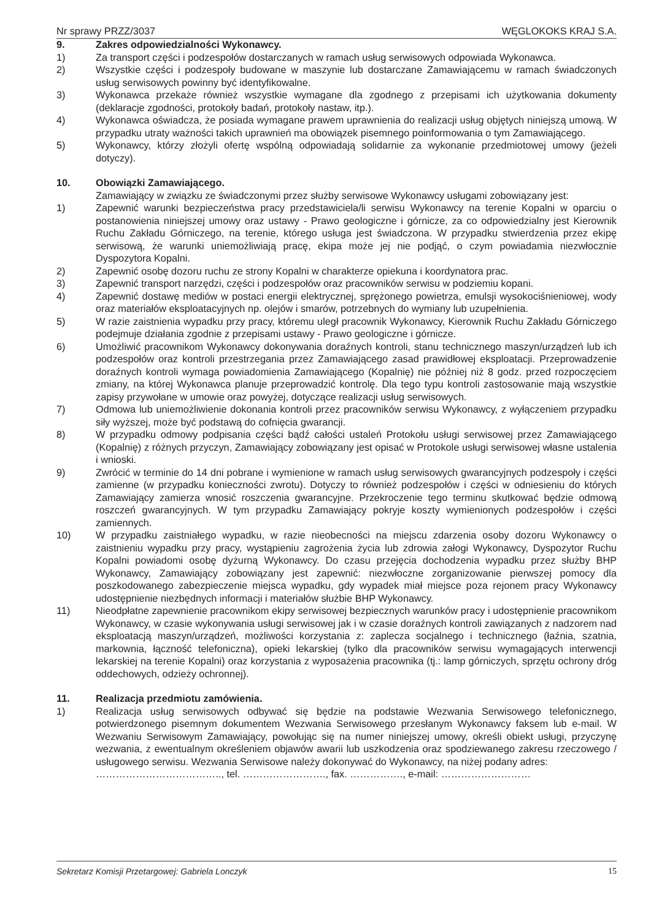Nr sprawy PRZZ/3037 WĘGLOKOKS KRAJ S.A.
9. Zakres odpowiedzialności Wykonawcy.
1) Za transport części i podzespołów dostarczanych w ramach usług serwisowych odpowiada Wykonawca.
2) Wszystkie części i podzespoły budowane w maszynie lub dostarczane Zamawiającemu w ramach świadczonych usług serwisowych powinny być identyfikowalne.
3) Wykonawca przekaże również wszystkie wymagane dla zgodnego z przepisami ich użytkowania dokumenty (deklaracje zgodności, protokoły badań, protokoły nastaw, itp.).
4) Wykonawca oświadcza, że posiada wymagane prawem uprawnienia do realizacji usług objętych niniejszą umową. W przypadku utraty ważności takich uprawnień ma obowiązek pisemnego poinformowania o tym Zamawiającego.
5) Wykonawcy, którzy złożyli ofertę wspólną odpowiadają solidarnie za wykonanie przedmiotowej umowy (jeżeli dotyczy).
10. Obowiązki Zamawiającego.
Zamawiający w związku ze świadczonymi przez służby serwisowe Wykonawcy usługami zobowiązany jest:
1) Zapewnić warunki bezpieczeństwa pracy przedstawiciela/li serwisu Wykonawcy na terenie Kopalni w oparciu o postanowienia niniejszej umowy oraz ustawy - Prawo geologiczne i górnicze, za co odpowiedzialny jest Kierownik Ruchu Zakładu Górniczego, na terenie, którego usługa jest świadczona. W przypadku stwierdzenia przez ekipę serwisową, że warunki uniemożliwiają pracę, ekipa może jej nie podjąć, o czym powiadamia niezwłocznie Dyspozytora Kopalni.
2) Zapewnić osobę dozoru ruchu ze strony Kopalni w charakterze opiekuna i koordynatora prac.
3) Zapewnić transport narzędzi, części i podzespołów oraz pracowników serwisu w podziemiu kopani.
4) Zapewnić dostawę mediów w postaci energii elektrycznej, sprężonego powietrza, emulsji wysokociśnieniowej, wody oraz materiałów eksploatacyjnych np. olejów i smarów, potrzebnych do wymiany lub uzupełnienia.
5) W razie zaistnienia wypadku przy pracy, któremu uległ pracownik Wykonawcy, Kierownik Ruchu Zakładu Górniczego podejmuje działania zgodnie z przepisami ustawy - Prawo geologiczne i górnicze.
6) Umożliwić pracownikom Wykonawcy dokonywania doraźnych kontroli, stanu technicznego maszyn/urządzeń lub ich podzespołów oraz kontroli przestrzegania przez Zamawiającego zasad prawidłowej eksploatacji. Przeprowadzenie doraźnych kontroli wymaga powiadomienia Zamawiającego (Kopalnię) nie później niż 8 godz. przed rozpoczęciem zmiany, na której Wykonawca planuje przeprowadzić kontrolę. Dla tego typu kontroli zastosowanie mają wszystkie zapisy przywołane w umowie oraz powyżej, dotyczące realizacji usług serwisowych.
7) Odmowa lub uniemożliwienie dokonania kontroli przez pracowników serwisu Wykonawcy, z wyłączeniem przypadku siły wyższej, może być podstawą do cofnięcia gwarancji.
8) W przypadku odmowy podpisania części bądź całości ustaleń Protokołu usługi serwisowej przez Zamawiającego (Kopalnię) z różnych przyczyn, Zamawiający zobowiązany jest opisać w Protokole usługi serwisowej własne ustalenia i wnioski.
9) Zwrócić w terminie do 14 dni pobrane i wymienione w ramach usług serwisowych gwarancyjnych podzespoły i części zamienne (w przypadku konieczności zwrotu). Dotyczy to również podzespołów i części w odniesieniu do których Zamawiający zamierza wnosić roszczenia gwarancyjne. Przekroczenie tego terminu skutkować będzie odmową roszczeń gwarancyjnych. W tym przypadku Zamawiający pokryje koszty wymienionych podzespołów i części zamiennych.
10) W przypadku zaistniałego wypadku, w razie nieobecności na miejscu zdarzenia osoby dozoru Wykonawcy o zaistnieniu wypadku przy pracy, wystąpieniu zagrożenia życia lub zdrowia załogi Wykonawcy, Dyspozytor Ruchu Kopalni powiadomi osobę dyżurną Wykonawcy. Do czasu przejęcia dochodzenia wypadku przez służby BHP Wykonawcy, Zamawiający zobowiązany jest zapewnić: niezwłoczne zorganizowanie pierwszej pomocy dla poszkodowanego zabezpieczenie miejsca wypadku, gdy wypadek miał miejsce poza rejonem pracy Wykonawcy udostępnienie niezbędnych informacji i materiałów służbie BHP Wykonawcy.
11) Nieodpłatne zapewnienie pracownikom ekipy serwisowej bezpiecznych warunków pracy i udostępnienie pracownikom Wykonawcy, w czasie wykonywania usługi serwisowej jak i w czasie doraźnych kontroli zawiązanych z nadzorem nad eksploatacją maszyn/urządzeń, możliwości korzystania z: zaplecza socjalnego i technicznego (łaźnia, szatnia, markownia, łączność telefoniczna), opieki lekarskiej (tylko dla pracowników serwisu wymagających interwencji lekarskiej na terenie Kopalni) oraz korzystania z wyposażenia pracownika (tj.: lamp górniczych, sprzętu ochrony dróg oddechowych, odzieży ochronnej).
11. Realizacja przedmiotu zamówienia.
1) Realizacja usług serwisowych odbywać się będzie na podstawie Wezwania Serwisowego telefonicznego, potwierdzonego pisemnym dokumentem Wezwania Serwisowego przesłanym Wykonawcy faksem lub e-mail. W Wezwaniu Serwisowym Zamawiający, powołując się na numer niniejszej umowy, określi obiekt usługi, przyczynę wezwania, z ewentualnym określeniem objawów awarii lub uszkodzenia oraz spodziewanego zakresu rzeczowego / usługowego serwisu. Wezwania Serwisowe należy dokonywać do Wykonawcy, na niżej podany adres:
……………………………….., tel. ……………………., fax. ……………., e-mail: ………………………
Sekretarz Komisji Przetargowej: Gabriela Lonczyk 15